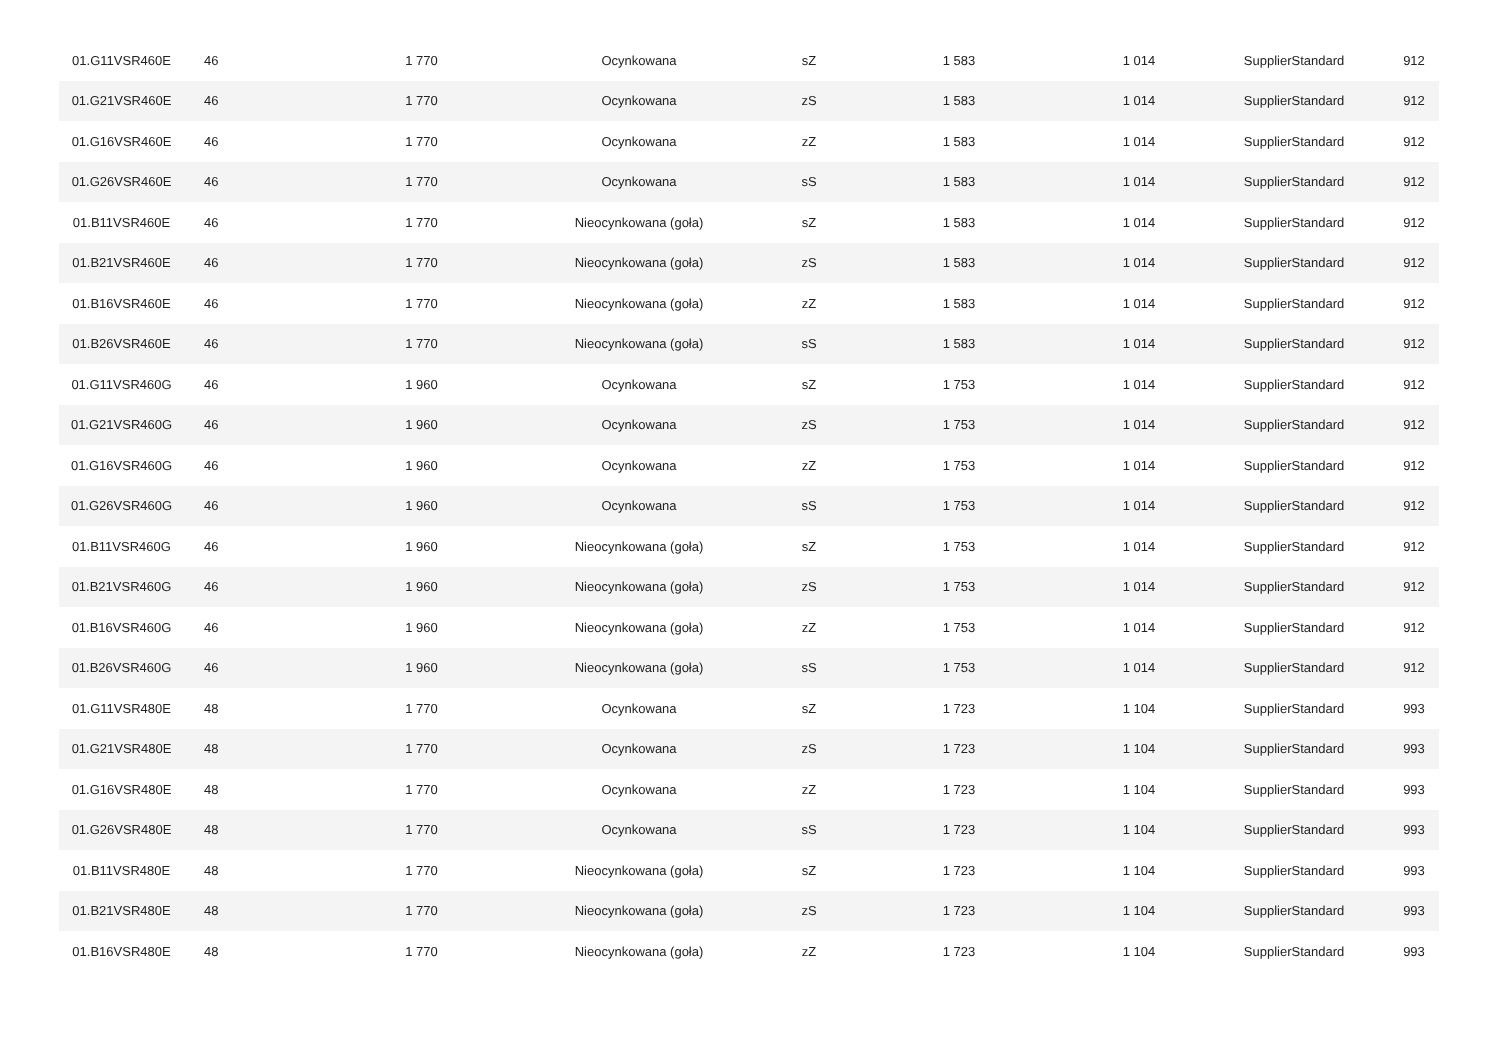| 01.G11VSR460E | 46 | 1 770 | Ocynkowana | sZ | 1 583 | 1 014 | SupplierStandard | 912 |
| 01.G21VSR460E | 46 | 1 770 | Ocynkowana | zS | 1 583 | 1 014 | SupplierStandard | 912 |
| 01.G16VSR460E | 46 | 1 770 | Ocynkowana | zZ | 1 583 | 1 014 | SupplierStandard | 912 |
| 01.G26VSR460E | 46 | 1 770 | Ocynkowana | sS | 1 583 | 1 014 | SupplierStandard | 912 |
| 01.B11VSR460E | 46 | 1 770 | Nieocynkowana (goła) | sZ | 1 583 | 1 014 | SupplierStandard | 912 |
| 01.B21VSR460E | 46 | 1 770 | Nieocynkowana (goła) | zS | 1 583 | 1 014 | SupplierStandard | 912 |
| 01.B16VSR460E | 46 | 1 770 | Nieocynkowana (goła) | zZ | 1 583 | 1 014 | SupplierStandard | 912 |
| 01.B26VSR460E | 46 | 1 770 | Nieocynkowana (goła) | sS | 1 583 | 1 014 | SupplierStandard | 912 |
| 01.G11VSR460G | 46 | 1 960 | Ocynkowana | sZ | 1 753 | 1 014 | SupplierStandard | 912 |
| 01.G21VSR460G | 46 | 1 960 | Ocynkowana | zS | 1 753 | 1 014 | SupplierStandard | 912 |
| 01.G16VSR460G | 46 | 1 960 | Ocynkowana | zZ | 1 753 | 1 014 | SupplierStandard | 912 |
| 01.G26VSR460G | 46 | 1 960 | Ocynkowana | sS | 1 753 | 1 014 | SupplierStandard | 912 |
| 01.B11VSR460G | 46 | 1 960 | Nieocynkowana (goła) | sZ | 1 753 | 1 014 | SupplierStandard | 912 |
| 01.B21VSR460G | 46 | 1 960 | Nieocynkowana (goła) | zS | 1 753 | 1 014 | SupplierStandard | 912 |
| 01.B16VSR460G | 46 | 1 960 | Nieocynkowana (goła) | zZ | 1 753 | 1 014 | SupplierStandard | 912 |
| 01.B26VSR460G | 46 | 1 960 | Nieocynkowana (goła) | sS | 1 753 | 1 014 | SupplierStandard | 912 |
| 01.G11VSR480E | 48 | 1 770 | Ocynkowana | sZ | 1 723 | 1 104 | SupplierStandard | 993 |
| 01.G21VSR480E | 48 | 1 770 | Ocynkowana | zS | 1 723 | 1 104 | SupplierStandard | 993 |
| 01.G16VSR480E | 48 | 1 770 | Ocynkowana | zZ | 1 723 | 1 104 | SupplierStandard | 993 |
| 01.G26VSR480E | 48 | 1 770 | Ocynkowana | sS | 1 723 | 1 104 | SupplierStandard | 993 |
| 01.B11VSR480E | 48 | 1 770 | Nieocynkowana (goła) | sZ | 1 723 | 1 104 | SupplierStandard | 993 |
| 01.B21VSR480E | 48 | 1 770 | Nieocynkowana (goła) | zS | 1 723 | 1 104 | SupplierStandard | 993 |
| 01.B16VSR480E | 48 | 1 770 | Nieocynkowana (goła) | zZ | 1 723 | 1 104 | SupplierStandard | 993 |